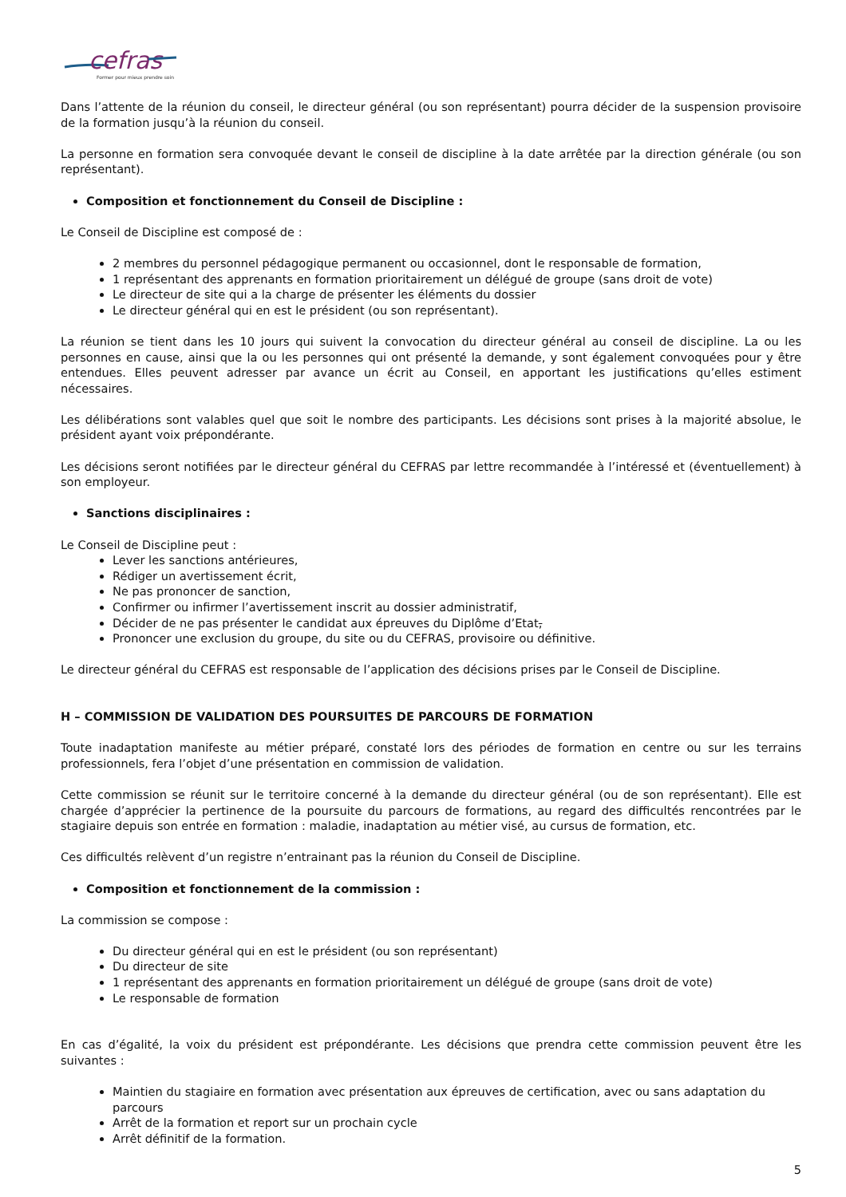cefras
Former pour mieux prendre soin
Dans l’attente de la réunion du conseil, le directeur général (ou son représentant) pourra décider de la suspension provisoire de la formation jusqu’à la réunion du conseil.
La personne en formation sera convoquée devant le conseil de discipline à la date arrêtée par la direction générale (ou son représentant).
Composition et fonctionnement du Conseil de Discipline :
Le Conseil de Discipline est composé de :
2 membres du personnel pédagogique permanent ou occasionnel, dont le responsable de formation,
1 représentant des apprenants en formation prioritairement un délégué de groupe (sans droit de vote)
Le directeur de site qui a la charge de présenter les éléments du dossier
Le directeur général qui en est le président (ou son représentant).
La réunion se tient dans les 10 jours qui suivent la convocation du directeur général au conseil de discipline. La ou les personnes en cause, ainsi que la ou les personnes qui ont présenté la demande, y sont également convoquées pour y être entendues. Elles peuvent adresser par avance un écrit au Conseil, en apportant les justifications qu’elles estiment nécessaires.
Les délibérations sont valables quel que soit le nombre des participants. Les décisions sont prises à la majorité absolue, le président ayant voix prépondérante.
Les décisions seront notifiées par le directeur général du CEFRAS par lettre recommandée à l’intéressé et (éventuellement) à son employeur.
Sanctions disciplinaires :
Le Conseil de Discipline peut :
Lever les sanctions antérieures,
Rédiger un avertissement écrit,
Ne pas prononcer de sanction,
Confirmer ou infirmer l’avertissement inscrit au dossier administratif,
Décider de ne pas présenter le candidat aux épreuves du Diplôme d’Etat,
Prononcer une exclusion du groupe, du site ou du CEFRAS, provisoire ou définitive.
Le directeur général du CEFRAS est responsable de l’application des décisions prises par le Conseil de Discipline.
H – COMMISSION DE VALIDATION DES POURSUITES DE PARCOURS DE FORMATION
Toute inadaptation manifeste au métier préparé, constaté lors des périodes de formation en centre ou sur les terrains professionnels, fera l’objet d’une présentation en commission de validation.
Cette commission se réunit sur le territoire concerné à la demande du directeur général (ou de son représentant). Elle est chargée d’apprécier la pertinence de la poursuite du parcours de formations, au regard des difficultés rencontrées par le stagiaire depuis son entrée en formation : maladie, inadaptation au métier visé, au cursus de formation, etc.
Ces difficultés relèvent d’un registre n’entrainant pas la réunion du Conseil de Discipline.
Composition et fonctionnement de la commission :
La commission se compose :
Du directeur général qui en est le président (ou son représentant)
Du directeur de site
1 représentant des apprenants en formation prioritairement un délégué de groupe (sans droit de vote)
Le responsable de formation
En cas d’égalité, la voix du président est prépondérante. Les décisions que prendra cette commission peuvent être les suivantes :
Maintien du stagiaire en formation avec présentation aux épreuves de certification, avec ou sans adaptation du parcours
Arrêt de la formation et report sur un prochain cycle
Arrêt définitif de la formation.
5